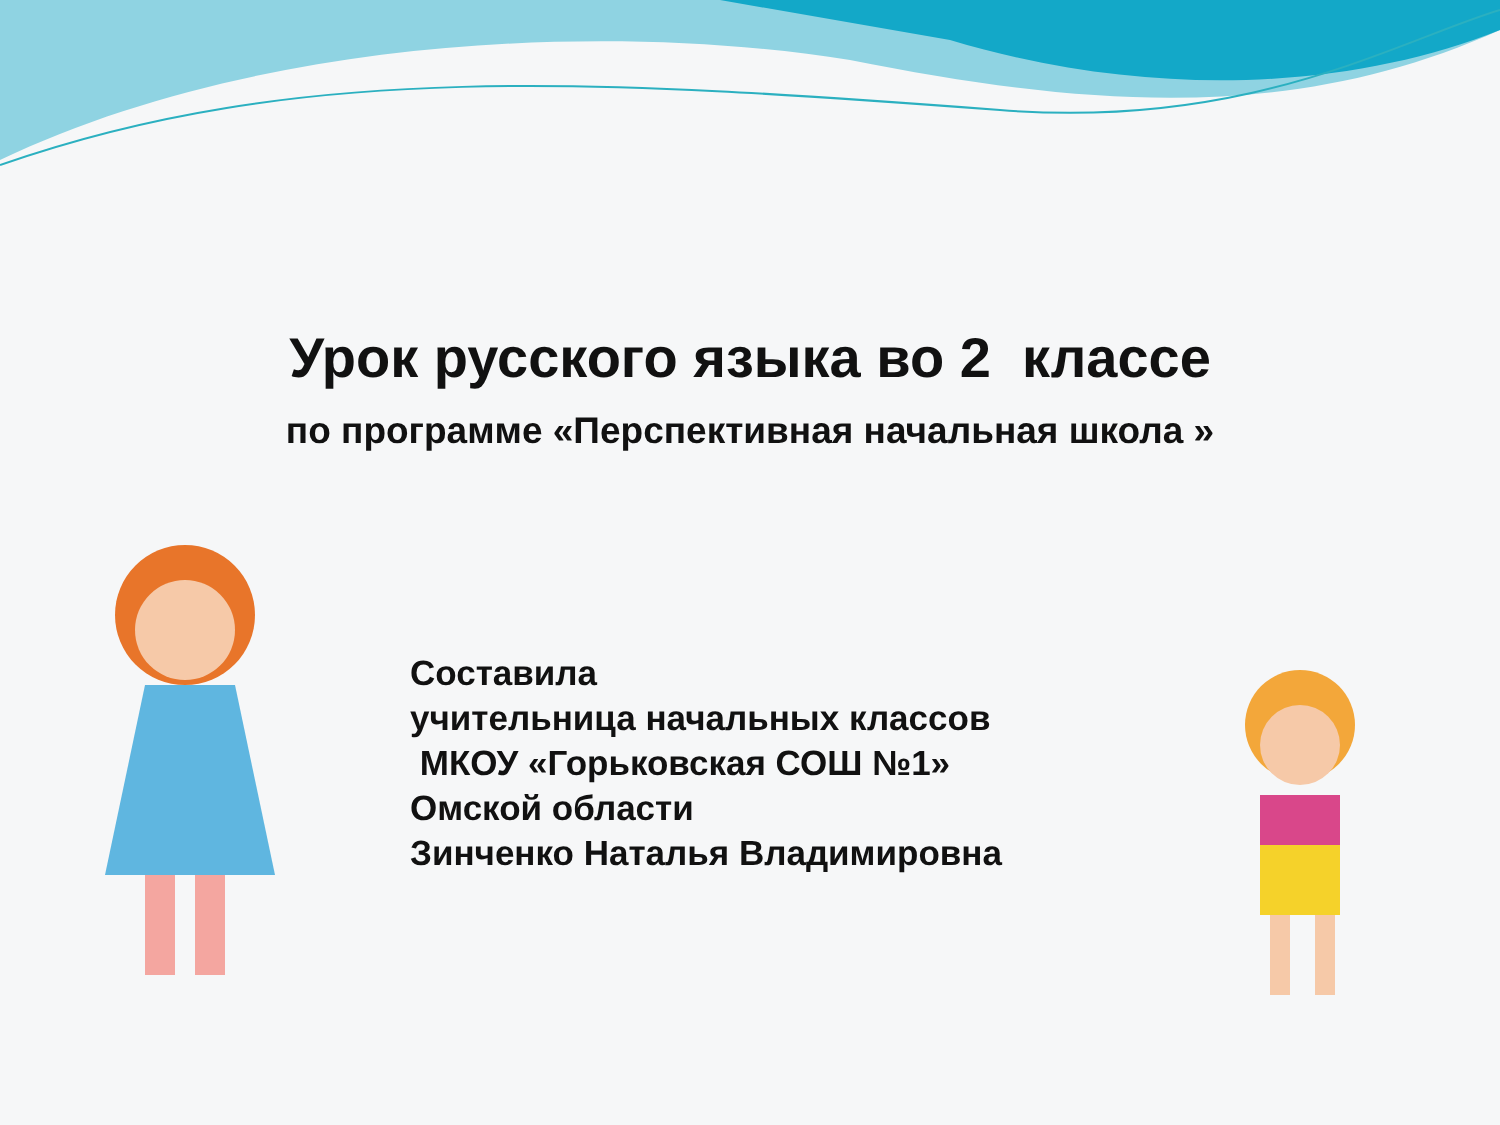Урок русского языка во 2 классе
по программе «Перспективная начальная школа »
Составила
учительница начальных классов
МКОУ «Горьковская СОШ №1»
Омской области
Зинченко Наталья Владимировна